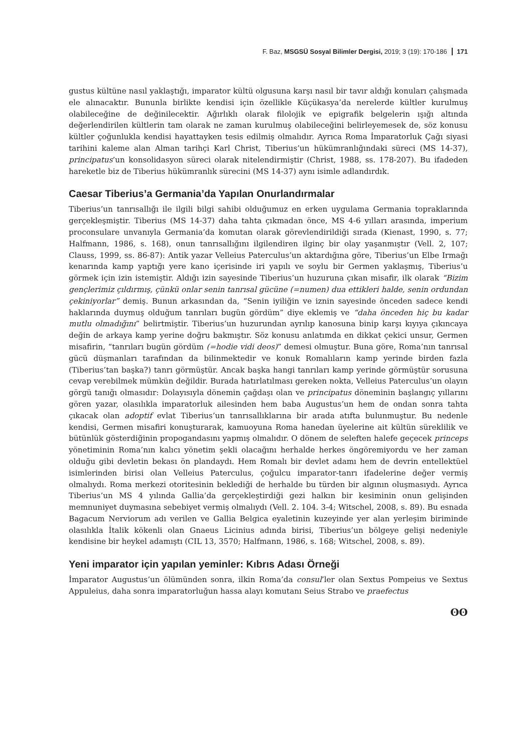F. Baz, MSGSÜ Sosyal Bilimler Dergisi, 2019; 3 (19): 170-186 171
gustus kültüne nasıl yaklaştığı, imparator kültü olgusuna karşı nasıl bir tavır aldığı konuları çalışmada ele alınacaktır. Bununla birlikte kendisi için özellikle Küçükasya’da nerelerde kültler kurulmuş olabileceğine de değinilecektir. Ağırlıklı olarak filolojik ve epigrafik belgelerin ışığı altında değerlendirilen kültlerin tam olarak ne zaman kurulmuş olabileceğini belirleyemesek de, söz konusu kültler çoğunlukla kendisi hayattayken tesis edilmiş olmalıdır. Ayrıca Roma İmparatorluk Çağı siyasi tarihini kaleme alan Alman tarihçi Karl Christ, Tiberius’un hükümranlığındaki süreci (MS 14-37), principatus’un konsolidasyon süreci olarak nitelendirmiştir (Christ, 1988, ss. 178-207). Bu ifadeden hareketle biz de Tiberius hükümranlık sürecini (MS 14-37) aynı isimle adlandırdık.
Caesar Tiberius’a Germania’da Yapılan Onurlandırmalar
Tiberius’un tanrısallığı ile ilgili bilgi sahibi olduğumuz en erken uygulama Germania topraklarında gerçekleşmiştir. Tiberius (MS 14-37) daha tahta çıkmadan önce, MS 4-6 yılları arasında, imperium proconsulare unvanıyla Germania’da komutan olarak görevlendirildiği sırada (Kienast, 1990, s. 77; Halfmann, 1986, s. 168), onun tanrısallığını ilgilendiren ilginç bir olay yaşanmıştır (Vell. 2, 107; Clauss, 1999, ss. 86-87): Antik yazar Velleius Paterculus’un aktardığına göre, Tiberius’un Elbe Irmağı kenarında kamp yaptığı yere kano içerisinde iri yapılı ve soylu bir Germen yaklaşmış, Tiberius’u görmek için izin istemiştir. Aldığı izin sayesinde Tiberius’un huzuruna çıkan misafir, ilk olarak “Bizim gençlerimiz çıldırmış, çünkü onlar senin tanrısal gücüne (=numen) dua ettikleri halde, senin ordundan çekiniyorlar” demiş. Bunun arkasından da, “Senin iyiliğin ve iznin sayesinde önceden sadece kendi haklarında duymuş olduğum tanrıları bugün gördüm” diye eklemiş ve “daha önceden hiç bu kadar mutlu olmadığını” belirtmiştir. Tiberius’un huzurundan ayrılıp kanosuna binip karşı kıyıya çıkıncaya değin de arkaya kamp yerine doğru bakmıştır. Söz konusu anlatımda en dikkat çekici unsur, Germen misafirin, “tanrıları bugün gördüm (=hodie vidi deos)” demesi olmuştur. Buna göre, Roma’nın tanrısal gücü düşmanları tarafından da bilinmektedir ve konuk Romalıların kamp yerinde birden fazla (Tiberius’tan başka?) tanrı görmüştür. Ancak başka hangi tanrıları kamp yerinde görmüştür sorusuna cevap verebilmek mümkün değildir. Burada hatırlatılması gereken nokta, Velleius Paterculus’un olayın görgü tanığı olmasıdır: Dolayısıyla dönemin çağdaşı olan ve principatus döneminin başlangıç yıllarını gören yazar, olasılıkla imparatorluk ailesinden hem baba Augustus’un hem de ondan sonra tahta çıkacak olan adoptif evlat Tiberius’un tanrısallıklarına bir arada atıfta bulunmuştur. Bu nedenle kendisi, Germen misafiri konuşturarak, kamuoyuna Roma hanedan üyelerine ait kültün süreklilik ve bütünlük gösterdiğinin propogandasını yapmış olmalıdır. O dönem de seleften halefe geçecek princeps yönetiminin Roma’nın kalıcı yönetim şekli olacağını herhalde herkes öngöremiyordu ve her zaman olduğu gibi devletin bekası ön plandaydı. Hem Romalı bir devlet adamı hem de devrin entellektüel isimlerinden birisi olan Velleius Paterculus, çoğulcu imparator-tanrı ifadelerine değer vermiş olmalıydı. Roma merkezi otoritesinin beklediği de herhalde bu türden bir algının oluşmasıydı. Ayrıca Tiberius’un MS 4 yılında Gallia’da gerçekleştirdiği gezi halkın bir kesiminin onun gelişinden memnuniyet duymasına sebebiyet vermiş olmalıydı (Vell. 2. 104. 3-4; Witschel, 2008, s. 89). Bu esnada Bagacum Nerviorum adı verilen ve Gallia Belgica eyaletinin kuzeyinde yer alan yerleşim biriminde olasılıkla İtalik kökenli olan Gnaeus Licinius adında birisi, Tiberius’un bölgeye gelişi nedeniyle kendisine bir heykel adamıştı (CIL 13, 3570; Halfmann, 1986, s. 168; Witschel, 2008, s. 89).
Yeni imparator için yapılan yeminler: Kıbrıs Adası Örneği
İmparator Augustus’un ölümünden sonra, ilkin Roma’da consul’ler olan Sextus Pompeius ve Sextus Appuleius, daha sonra imparatorluğun hassa alayı komutanı Seius Strabo ve praefectus
ʘʘ